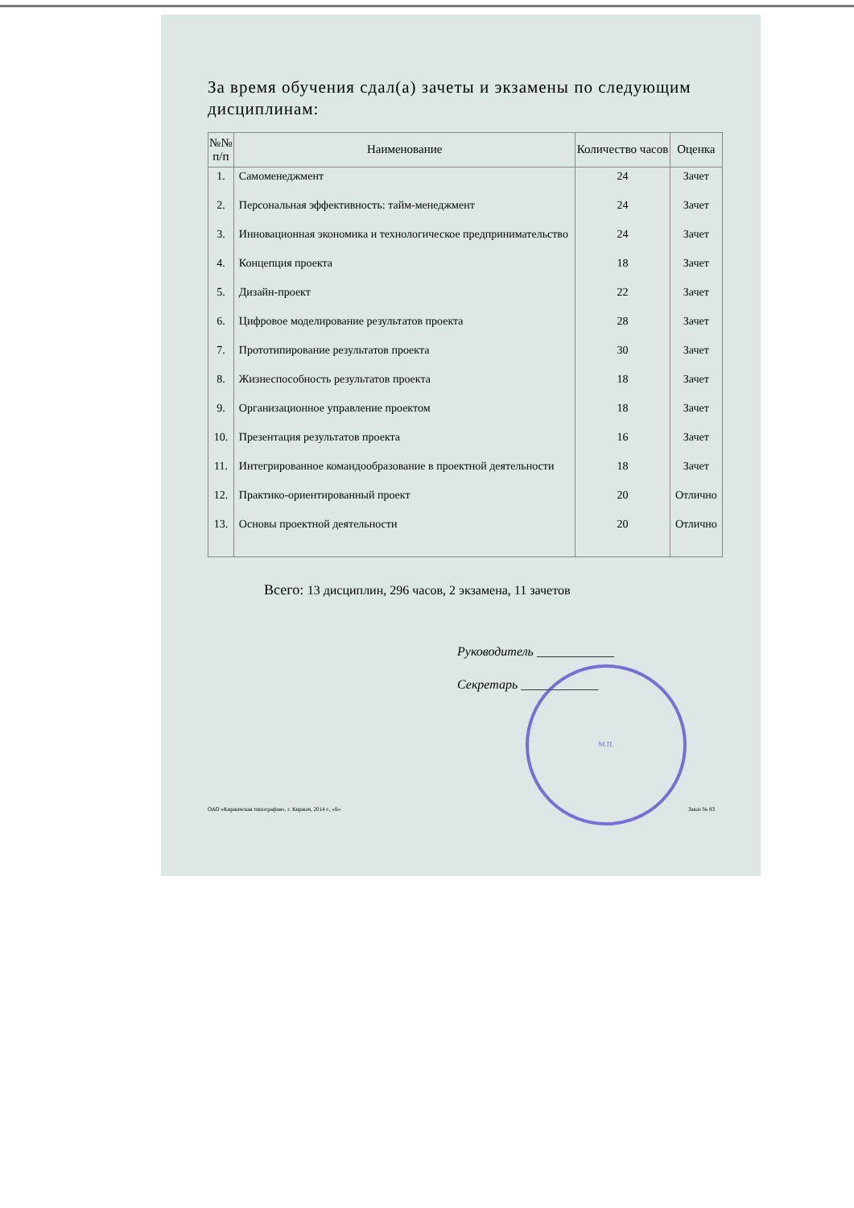За время обучения сдал(а) зачеты и экзамены по следующим дисциплинам:
| №№ п/п | Наименование | Количество часов | Оценка |
| --- | --- | --- | --- |
| 1. | Самоменеджмент | 24 | Зачет |
| 2. | Персональная эффективность: тайм-менеджмент | 24 | Зачет |
| 3. | Инновационная экономика и технологическое предпринимательство | 24 | Зачет |
| 4. | Концепция проекта | 18 | Зачет |
| 5. | Дизайн-проект | 22 | Зачет |
| 6. | Цифровое моделирование результатов проекта | 28 | Зачет |
| 7. | Прототипирование результатов проекта | 30 | Зачет |
| 8. | Жизнеспособность результатов проекта | 18 | Зачет |
| 9. | Организационное управление проектом | 18 | Зачет |
| 10. | Презентация результатов проекта | 16 | Зачет |
| 11. | Интегрированное командообразование в проектной деятельности | 18 | Зачет |
| 12. | Практико-ориентированный проект | 20 | Отлично |
| 13. | Основы проектной деятельности | 20 | Отлично |
Всего: 13 дисциплин, 296 часов, 2 экзамена, 11 зачетов
Руководитель ____________
Секретарь ____________
М.П.
ОАО «Киржачская типография», г. Киржач, 2014 г., «Б» Заказ № 83